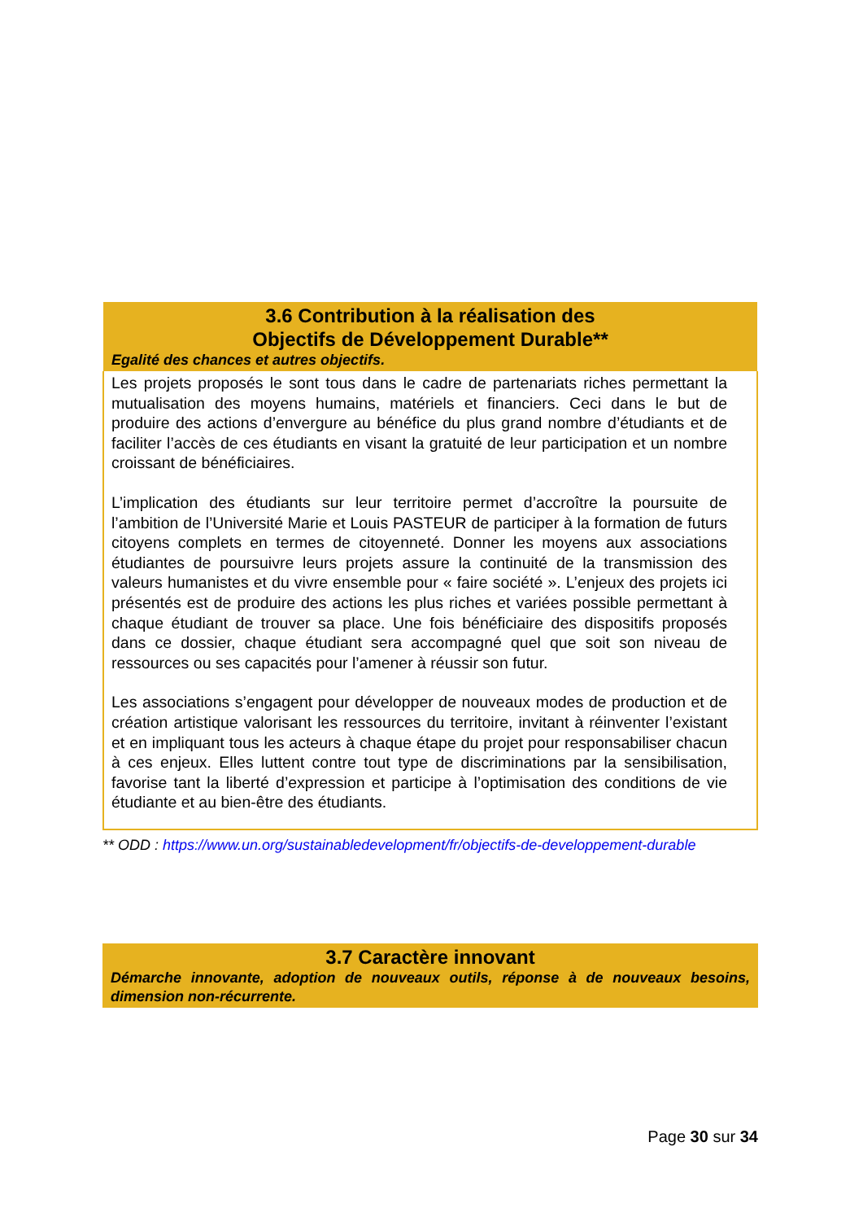| 3.6 Contribution à la réalisation des Objectifs de Développement Durable** Egalité des chances et autres objectifs. |
| --- |
| Les projets proposés le sont tous dans le cadre de partenariats riches permettant la mutualisation des moyens humains, matériels et financiers. Ceci dans le but de produire des actions d’envergure au bénéfice du plus grand nombre d’étudiants et de faciliter l’accès de ces étudiants en visant la gratuité de leur participation et un nombre croissant de bénéficiaires. L’implication des étudiants sur leur territoire permet d’accroître la poursuite de l’ambition de l’Université Marie et Louis PASTEUR de participer à la formation de futurs citoyens complets en termes de citoyenneté. Donner les moyens aux associations étudiantes de poursuivre leurs projets assure la continuité de la transmission des valeurs humanistes et du vivre ensemble pour « faire société ». L’enjeux des projets ici présentés est de produire des actions les plus riches et variées possible permettant à chaque étudiant de trouver sa place. Une fois bénéficiaire des dispositifs proposés dans ce dossier, chaque étudiant sera accompagné quel que soit son niveau de ressources ou ses capacités pour l’amener à réussir son futur. Les associations s’engagent pour développer de nouveaux modes de production et de création artistique valorisant les ressources du territoire, invitant à réinventer l’existant et en impliquant tous les acteurs à chaque étape du projet pour responsabiliser chacun à ces enjeux. Elles luttent contre tout type de discriminations par la sensibilisation, favorise tant la liberté d’expression et participe à l’optimisation des conditions de vie étudiante et au bien-être des étudiants. |
** ODD : https://www.un.org/sustainabledevelopment/fr/objectifs-de-developpement-durable
| 3.7 Caractère innovant Démarche innovante, adoption de nouveaux outils, réponse à de nouveaux besoins, dimension non-récurrente. |
| --- |
Page 30 sur 34